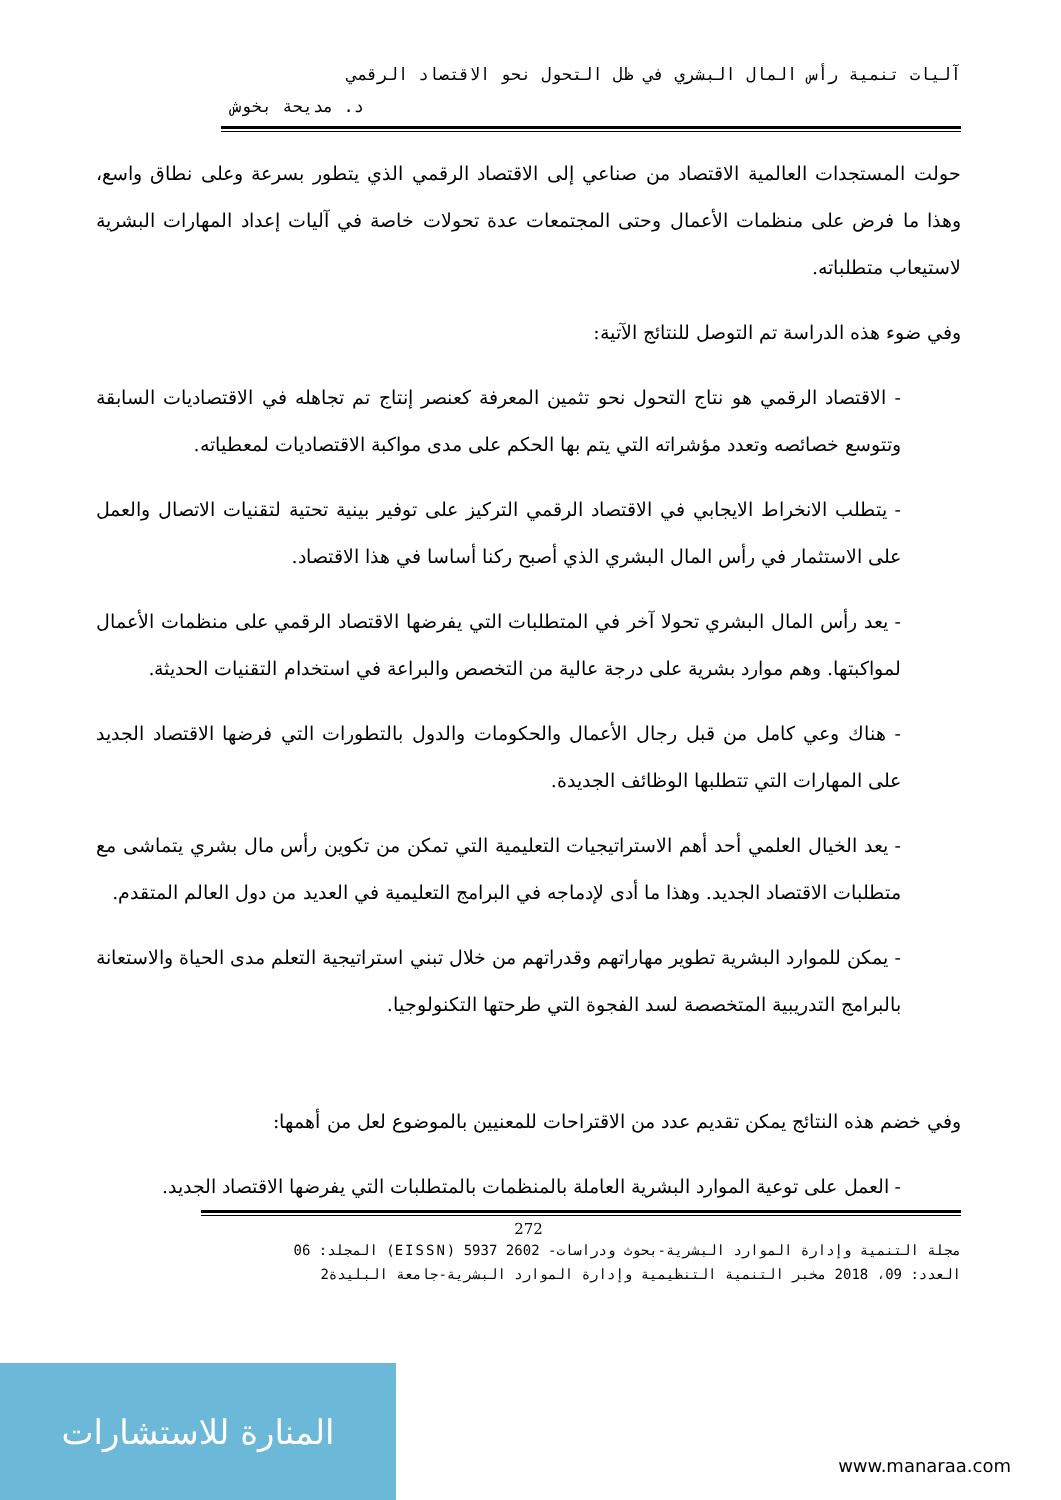آليات تنمية رأس المال البشري في ظل التحول نحو الاقتصاد الرقمي
د. مديحة بخوش
حولت المستجدات العالمية الاقتصاد من صناعي إلى الاقتصاد الرقمي الذي يتطور بسرعة وعلى نطاق واسع، وهذا ما فرض على منظمات الأعمال وحتى المجتمعات عدة تحولات خاصة في آليات إعداد المهارات البشرية لاستيعاب متطلباته.
وفي ضوء هذه الدراسة تم التوصل للنتائج الآتية:
- الاقتصاد الرقمي هو نتاج التحول نحو تثمين المعرفة كعنصر إنتاج تم تجاهله في الاقتصاديات السابقة وتتوسع خصائصه وتعدد مؤشراته التي يتم بها الحكم على مدى مواكبة الاقتصاديات لمعطياته.
- يتطلب الانخراط الايجابي في الاقتصاد الرقمي التركيز على توفير بينية تحتية لتقنيات الاتصال والعمل على الاستثمار في رأس المال البشري الذي أصبح ركنا أساسا في هذا الاقتصاد.
- يعد رأس المال البشري تحولا آخر في المتطلبات التي يفرضها الاقتصاد الرقمي على منظمات الأعمال لمواكبتها. وهم موارد بشرية على درجة عالية من التخصص والبراعة في استخدام التقنيات الحديثة.
- هناك وعي كامل من قبل رجال الأعمال والحكومات والدول بالتطورات التي فرضها الاقتصاد الجديد على المهارات التي تتطلبها الوظائف الجديدة.
- يعد الخيال العلمي أحد أهم الاستراتيجيات التعليمية التي تمكن من تكوين رأس مال بشري يتماشى مع متطلبات الاقتصاد الجديد. وهذا ما أدى لإدماجه في البرامج التعليمية في العديد من دول العالم المتقدم.
- يمكن للموارد البشرية تطوير مهاراتهم وقدراتهم من خلال تبني استراتيجية التعلم مدى الحياة والاستعانة بالبرامج التدريبية المتخصصة لسد الفجوة التي طرحتها التكنولوجيا.
وفي خضم هذه النتائج يمكن تقديم عدد من الاقتراحات للمعنيين بالموضوع لعل من أهمها:
- العمل على توعية الموارد البشرية العاملة بالمنظمات بالمتطلبات التي يفرضها الاقتصاد الجديد.
272
مجلة التنمية وإدارة الموارد البشرية-بحوث ودراسات- 2602 5937 (EISSN) المجلد: 06
العدد: 09، 2018 مخبر التنمية التنظيمية وإدارة الموارد البشرية-جامعة البليدة2
المنارة للاستشارات
www.manaraa.com